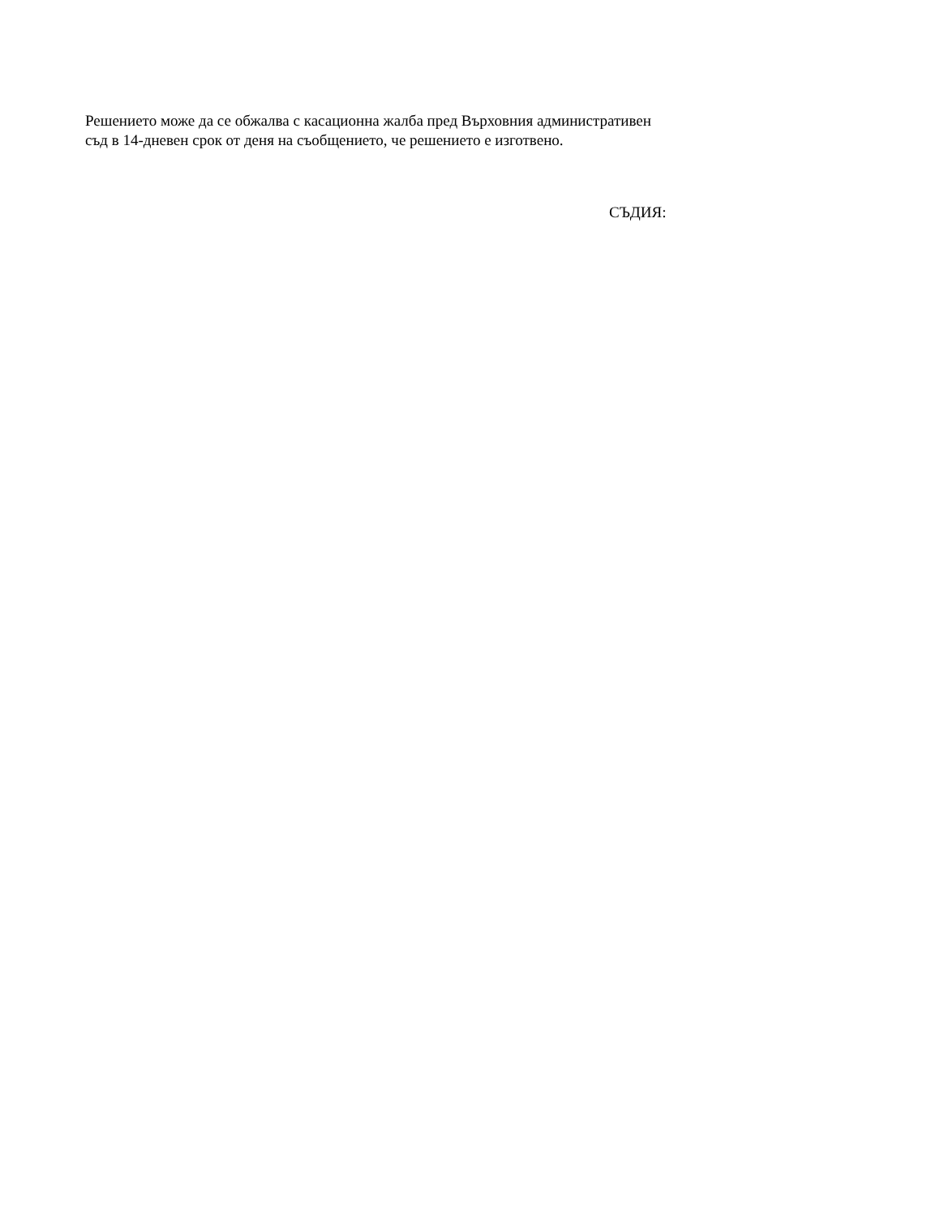Решението може да се обжалва с касационна жалба пред Върховния административен
съд в 14-дневен срок от деня на съобщението, че решението е изготвено.
СЪДИЯ: